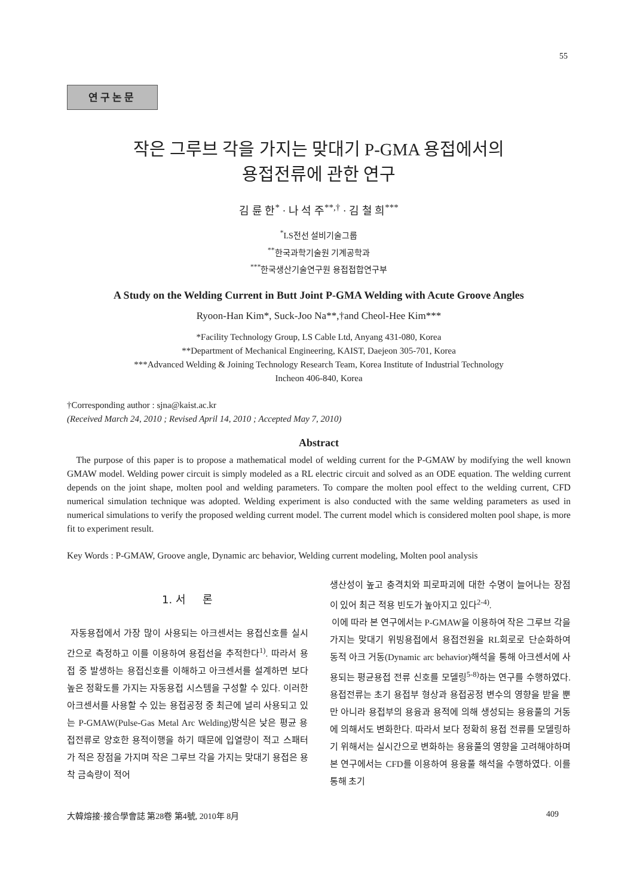55
연구논문
작은 그루브 각을 가지는 맞대기 P-GMA 용접에서의
용접전류에 관한 연구
김 륜 한<sup>*</sup> · 나 석 주<sup>**,†</sup> · 김 철 희<sup>***</sup>
<sup>*</sup> LS전선 설비기술그룹
<sup>**</sup> 한국과학기술원 기계공학과
<sup>***</sup> 한국생산기술연구원 용접접합연구부
A Study on the Welding Current in Butt Joint P-GMA Welding with Acute Groove Angles
Ryoon-Han Kim*, Suck-Joo Na**,†and Cheol-Hee Kim***
*Facility Technology Group, LS Cable Ltd, Anyang 431-080, Korea
**Department of Mechanical Engineering, KAIST, Daejeon 305-701, Korea
***Advanced Welding & Joining Technology Research Team, Korea Institute of Industrial Technology
Incheon 406-840, Korea
†Corresponding author : sjna@kaist.ac.kr
(Received March 24, 2010 ; Revised April 14, 2010 ; Accepted May 7, 2010)
Abstract
The purpose of this paper is to propose a mathematical model of welding current for the P-GMAW by modifying the well known GMAW model. Welding power circuit is simply modeled as a RL electric circuit and solved as an ODE equation. The welding current depends on the joint shape, molten pool and welding parameters. To compare the molten pool effect to the welding current, CFD numerical simulation technique was adopted. Welding experiment is also conducted with the same welding parameters as used in numerical simulations to verify the proposed welding current model. The current model which is considered molten pool shape, is more fit to experiment result.
Key Words : P-GMAW, Groove angle, Dynamic arc behavior, Welding current modeling, Molten pool analysis
1. 서 론
자동용접에서 가장 많이 사용되는 아크센서는 용접신호를 실시간으로 측정하고 이를 이용하여 용접선을 추적한다<sup>1)</sup>. 따라서 용접 중 발생하는 용접신호를 이해하고 아크센서를 설계하면 보다 높은 정확도를 가지는 자동용접 시스템을 구성할 수 있다. 이러한 아크센서를 사용할 수 있는 용접공정 중 최근에 널리 사용되고 있는 P-GMAW(Pulse-Gas Metal Arc Welding)방식은 낮은 평균 용접전류로 양호한 용적이행을 하기 때문에 입열량이 적고 스패터가 적은 장점을 가지며 작은 그루브 각을 가지는 맞대기 용접은 용착 금속량이 적어
생산성이 높고 충격치와 피로파괴에 대한 수명이 늘어나는 장점이 있어 최근 적용 빈도가 높아지고 있다<sup>2-4)</sup>.
이에 따라 본 연구에서는 P-GMAW을 이용하여 작은 그루브 각을 가지는 맞대기 위빙용접에서 용접전원을 RL회로로 단순화하여 동적 아크 거동(Dynamic arc behavior)해석을 통해 아크센서에 사용되는 평균용접 전류 신호를 모델링<sup>5-8)</sup>하는 연구를 수행하였다. 용접전류는 초기 용접부 형상과 용접공정 변수의 영향을 받을 뿐만 아니라 용접부의 용융과 용적에 의해 생성되는 용융풀의 거동에 의해서도 변화한다. 따라서 보다 정확히 용접 전류를 모델링하기 위해서는 실시간으로 변화하는 용융풀의 영향을 고려해야하며 본 연구에서는 CFD를 이용하여 용융풀 해석을 수행하였다. 이를 통해 초기
大韓熔接·接合學會誌 第28卷 第4號, 2010年 8月 409